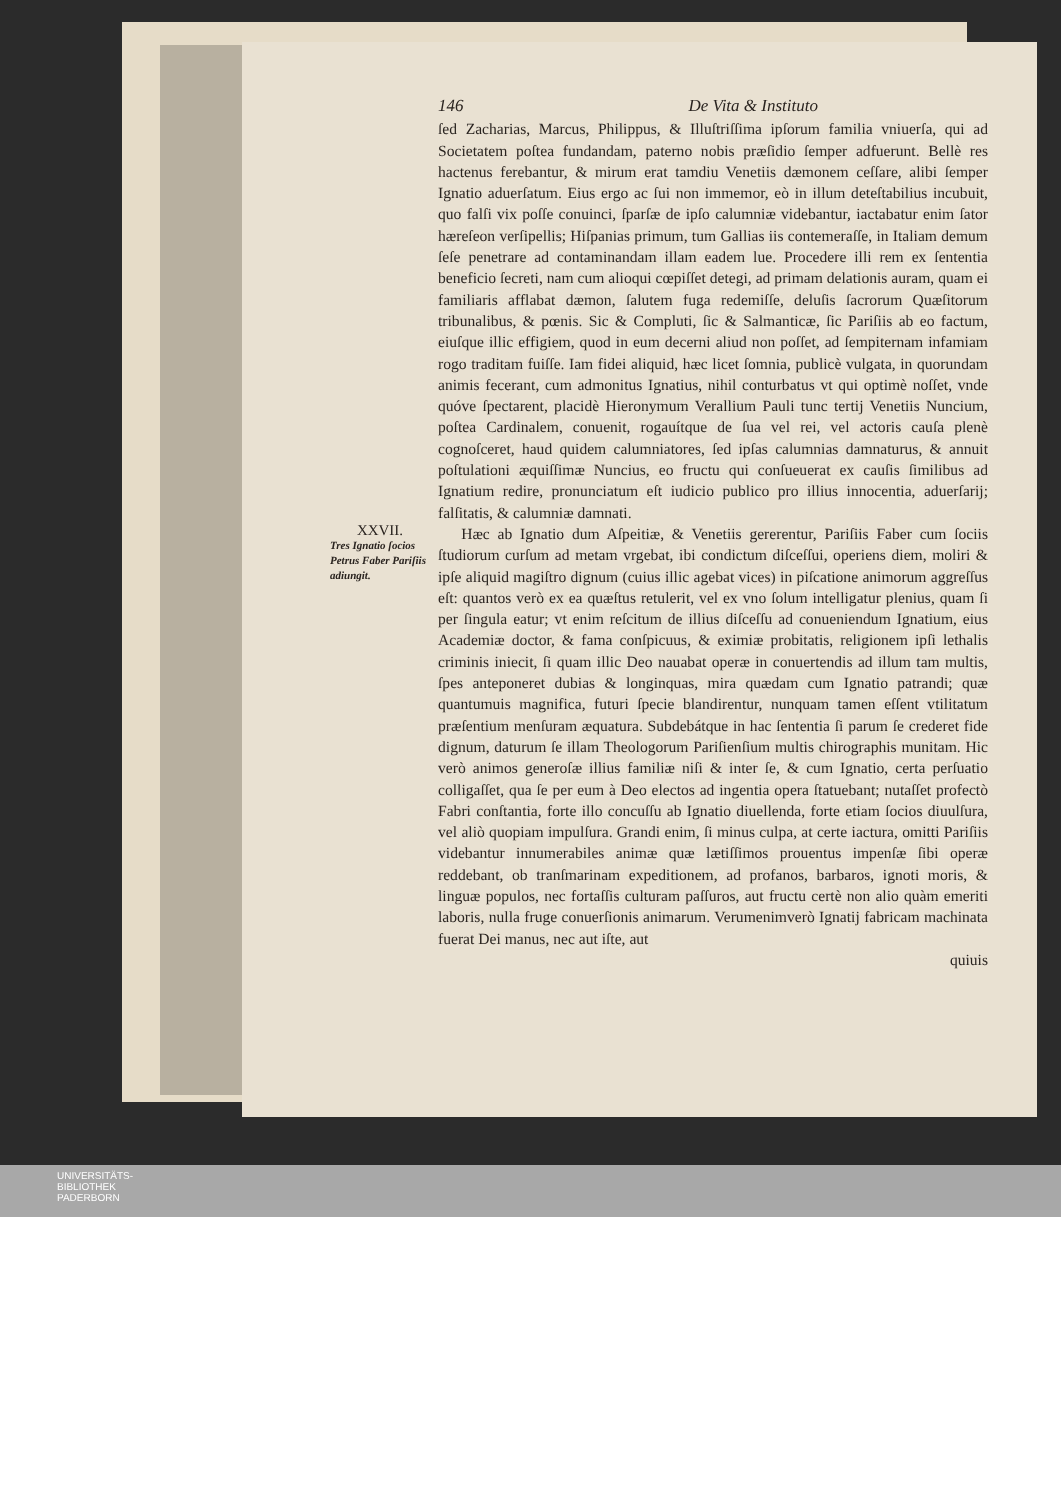146 De Vita & Instituto
ſed Zacharias, Marcus, Philippus, & Illuſtriſſima ipſorum familia vniuerſa, qui ad Societatem poſtea fundandam, paterno nobis præſidio ſemper adfuerunt. Bellè res hactenus ferebantur, & mirum erat tamdiu Venetiis dæmonem ceſſare, alibi ſemper Ignatio aduerſatum. Eius ergo ac ſui non immemor, eò in illum deteſtabilius incubuit, quo falſi vix poſſe conuinci, ſparſæ de ipſo calumniæ videbantur, iactabatur enim ſator hæreſeon verſipellis; Hiſpanias primum, tum Gallias iis contemeraſſe, in Italiam demum ſeſe penetrare ad contaminandam illam eadem lue. Procedere illi rem ex ſententia beneficio ſecreti, nam cum alioqui cœpiſſet detegi, ad primam delationis auram, quam ei familiaris afflabat dæmon, ſalutem fuga redemiſſe, deluſis ſacrorum Quæſitorum tribunalibus, & pœnis. Sic & Compluti, ſic & Salmanticæ, ſic Pariſiis ab eo factum, eiuſque illic effigiem, quod in eum decerni aliud non poſſet, ad ſempiternam infamiam rogo traditam fuiſſe. Iam fidei aliquid, hæc licet ſomnia, publicè vulgata, in quorundam animis fecerant, cum admonitus Ignatius, nihil conturbatus vt qui optimè noſſet, vnde quóve ſpectarent, placidè Hieronymum Verallium Pauli tunc tertij Venetiis Nuncium, poſtea Cardinalem, conuenit, rogauítque de ſua vel rei, vel actoris cauſa plenè cognoſceret, haud quidem calumniatores, ſed ipſas calumnias damnaturus, & annuit poſtulationi æquiſſimæ Nuncius, eo fructu qui conſueuerat ex cauſis ſimilibus ad Ignatium redire, pronunciatum eſt iudicio publico pro illius innocentia, aduerſarij; falſitatis, & calumniæ damnati.
XXVII.
Tres Ignatio ſocios Petrus Faber Pariſiis adiungit.
Hæc ab Ignatio dum Aſpeitiæ, & Venetiis gererentur, Pariſiis Faber cum ſociis ſtudiorum curſum ad metam vrgebat, ibi condictum diſceſſui, operiens diem, moliri & ipſe aliquid magiſtro dignum (cuius illic agebat vices) in piſcatione animorum aggreſſus eſt: quantos verò ex ea quæſtus retulerit, vel ex vno ſolum intelligatur plenius, quam ſi per ſingula eatur; vt enim reſcitum de illius diſceſſu ad conueniendum Ignatium, eius Academiæ doctor, & fama conſpicuus, & eximiæ probitatis, religionem ipſi lethalis criminis iniecit, ſi quam illic Deo nauabat operæ in conuertendis ad illum tam multis, ſpes anteponeret dubias & longinquas, mira quædam cum Ignatio patrandi; quæ quantumuis magnifica, futuri ſpecie blandirentur, nunquam tamen eſſent vtilitatum præſentium menſuram æquatura. Subdebátque in hac ſententia ſi parum ſe crederet fide dignum, daturum ſe illam Theologorum Pariſienſium multis chirographis munitam. Hic verò animos generoſæ illius familiæ niſi & inter ſe, & cum Ignatio, certa perſuatio colligaſſet, qua ſe per eum à Deo electos ad ingentia opera ſtatuebant; nutaſſet profectò Fabri conſtantia, forte illo concuſſu ab Ignatio diuellenda, forte etiam ſocios diuulſura, vel aliò quopiam impulſura. Grandi enim, ſi minus culpa, at certe iactura, omitti Pariſiis videbantur innumerabiles animæ quæ lætiſſimos prouentus impenſæ ſibi operæ reddebant, ob tranſmarinam expeditionem, ad profanos, barbaros, ignoti moris, & linguæ populos, nec fortaſſis culturam paſſuros, aut fructu certè non alio quàm emeriti laboris, nulla fruge conuerſionis animarum. Verumenimverò Ignatij fabricam machinata fuerat Dei manus, nec aut iſte, aut
quiuis
UNIVERSITÄTS-
BIBLIOTHEK
PADERBORN